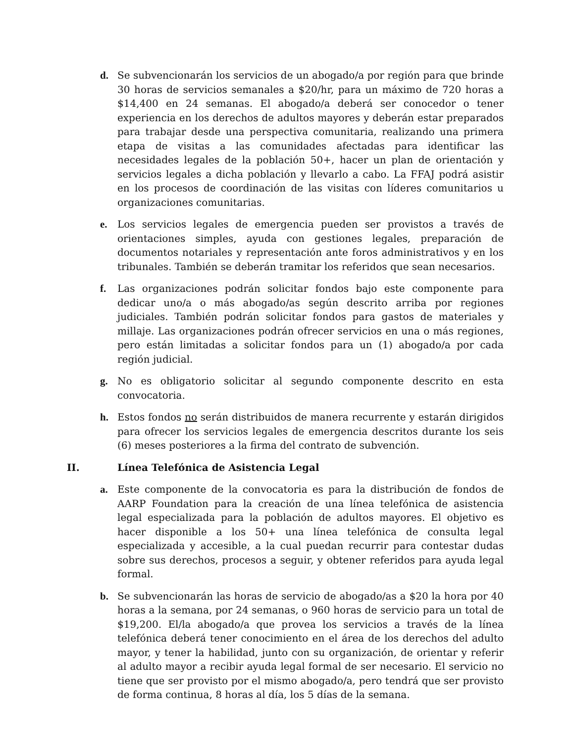d. Se subvencionarán los servicios de un abogado/a por región para que brinde 30 horas de servicios semanales a $20/hr, para un máximo de 720 horas a $14,400 en 24 semanas. El abogado/a deberá ser conocedor o tener experiencia en los derechos de adultos mayores y deberán estar preparados para trabajar desde una perspectiva comunitaria, realizando una primera etapa de visitas a las comunidades afectadas para identificar las necesidades legales de la población 50+, hacer un plan de orientación y servicios legales a dicha población y llevarlo a cabo. La FFAJ podrá asistir en los procesos de coordinación de las visitas con líderes comunitarios u organizaciones comunitarias.
e. Los servicios legales de emergencia pueden ser provistos a través de orientaciones simples, ayuda con gestiones legales, preparación de documentos notariales y representación ante foros administrativos y en los tribunales. También se deberán tramitar los referidos que sean necesarios.
f. Las organizaciones podrán solicitar fondos bajo este componente para dedicar uno/a o más abogado/as según descrito arriba por regiones judiciales. También podrán solicitar fondos para gastos de materiales y millaje. Las organizaciones podrán ofrecer servicios en una o más regiones, pero están limitadas a solicitar fondos para un (1) abogado/a por cada región judicial.
g. No es obligatorio solicitar al segundo componente descrito en esta convocatoria.
h. Estos fondos no serán distribuidos de manera recurrente y estarán dirigidos para ofrecer los servicios legales de emergencia descritos durante los seis (6) meses posteriores a la firma del contrato de subvención.
II. Línea Telefónica de Asistencia Legal
a. Este componente de la convocatoria es para la distribución de fondos de AARP Foundation para la creación de una línea telefónica de asistencia legal especializada para la población de adultos mayores. El objetivo es hacer disponible a los 50+ una línea telefónica de consulta legal especializada y accesible, a la cual puedan recurrir para contestar dudas sobre sus derechos, procesos a seguir, y obtener referidos para ayuda legal formal.
b. Se subvencionarán las horas de servicio de abogado/as a $20 la hora por 40 horas a la semana, por 24 semanas, o 960 horas de servicio para un total de $19,200. El/la abogado/a que provea los servicios a través de la línea telefónica deberá tener conocimiento en el área de los derechos del adulto mayor, y tener la habilidad, junto con su organización, de orientar y referir al adulto mayor a recibir ayuda legal formal de ser necesario. El servicio no tiene que ser provisto por el mismo abogado/a, pero tendrá que ser provisto de forma continua, 8 horas al día, los 5 días de la semana.